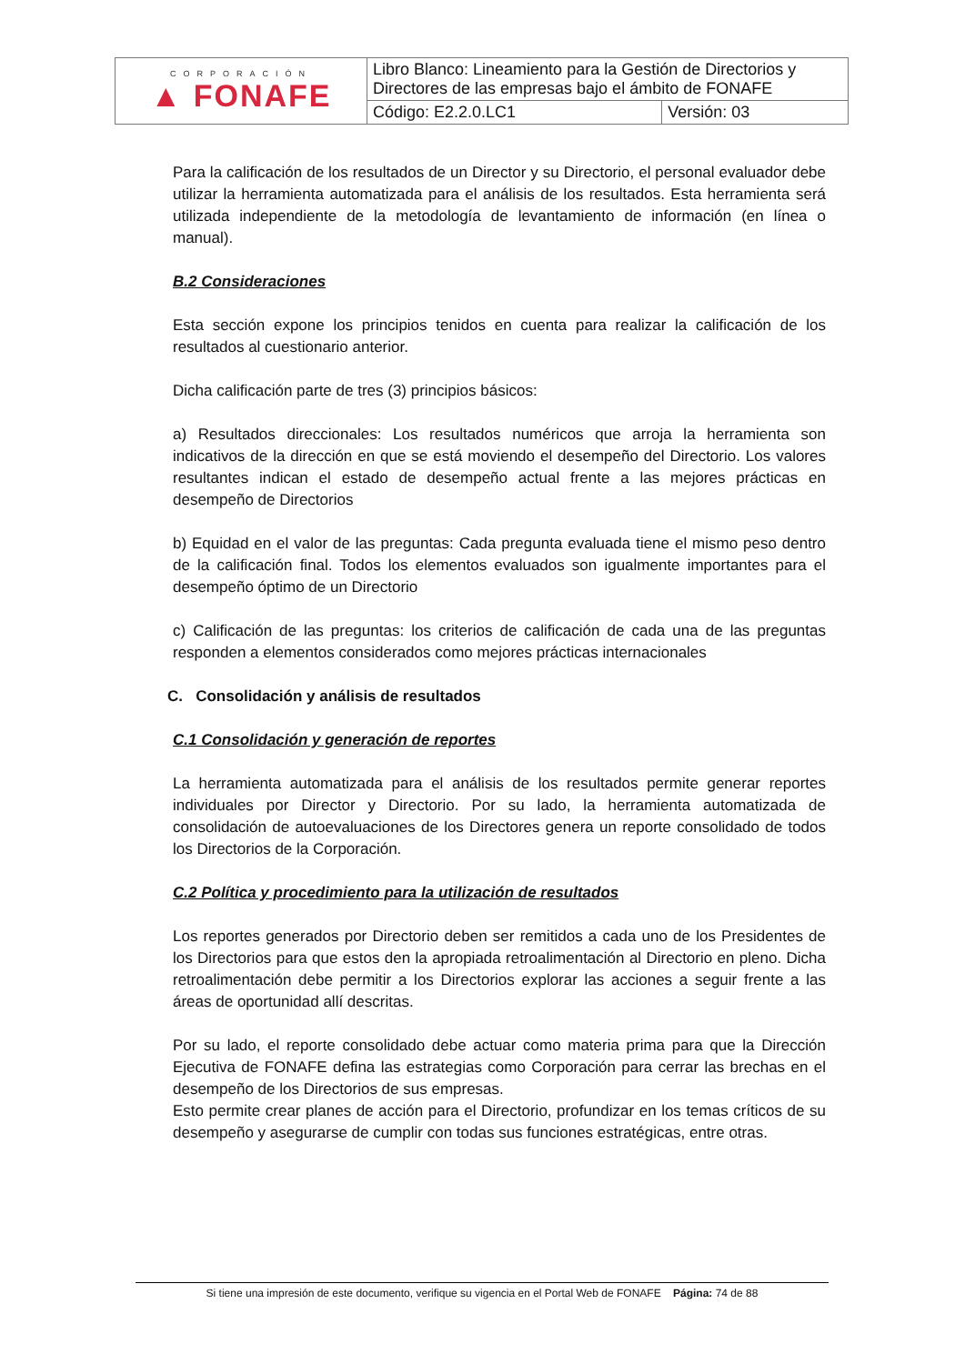| CORPORACIÓN ▲ FONAFE | Libro Blanco: Lineamiento para la Gestión de Directorios y Directores de las empresas bajo el ámbito de FONAFE | |
| | Código: E2.2.0.LC1 | Versión: 03 |
Para la calificación de los resultados de un Director y su Directorio, el personal evaluador debe utilizar la herramienta automatizada para el análisis de los resultados. Esta herramienta será utilizada independiente de la metodología de levantamiento de información (en línea o manual).
B.2 Consideraciones
Esta sección expone los principios tenidos en cuenta para realizar la calificación de los resultados al cuestionario anterior.
Dicha calificación parte de tres (3) principios básicos:
a) Resultados direccionales: Los resultados numéricos que arroja la herramienta son indicativos de la dirección en que se está moviendo el desempeño del Directorio. Los valores resultantes indican el estado de desempeño actual frente a las mejores prácticas en desempeño de Directorios
b) Equidad en el valor de las preguntas: Cada pregunta evaluada tiene el mismo peso dentro de la calificación final. Todos los elementos evaluados son igualmente importantes para el desempeño óptimo de un Directorio
c) Calificación de las preguntas: los criterios de calificación de cada una de las preguntas responden a elementos considerados como mejores prácticas internacionales
C. Consolidación y análisis de resultados
C.1 Consolidación y generación de reportes
La herramienta automatizada para el análisis de los resultados permite generar reportes individuales por Director y Directorio. Por su lado, la herramienta automatizada de consolidación de autoevaluaciones de los Directores genera un reporte consolidado de todos los Directorios de la Corporación.
C.2 Política y procedimiento para la utilización de resultados
Los reportes generados por Directorio deben ser remitidos a cada uno de los Presidentes de los Directorios para que estos den la apropiada retroalimentación al Directorio en pleno. Dicha retroalimentación debe permitir a los Directorios explorar las acciones a seguir frente a las áreas de oportunidad allí descritas.
Por su lado, el reporte consolidado debe actuar como materia prima para que la Dirección Ejecutiva de FONAFE defina las estrategias como Corporación para cerrar las brechas en el desempeño de los Directorios de sus empresas.
Esto permite crear planes de acción para el Directorio, profundizar en los temas críticos de su desempeño y asegurarse de cumplir con todas sus funciones estratégicas, entre otras.
Si tiene una impresión de este documento, verifique su vigencia en el Portal Web de FONAFE Página: 74 de 88